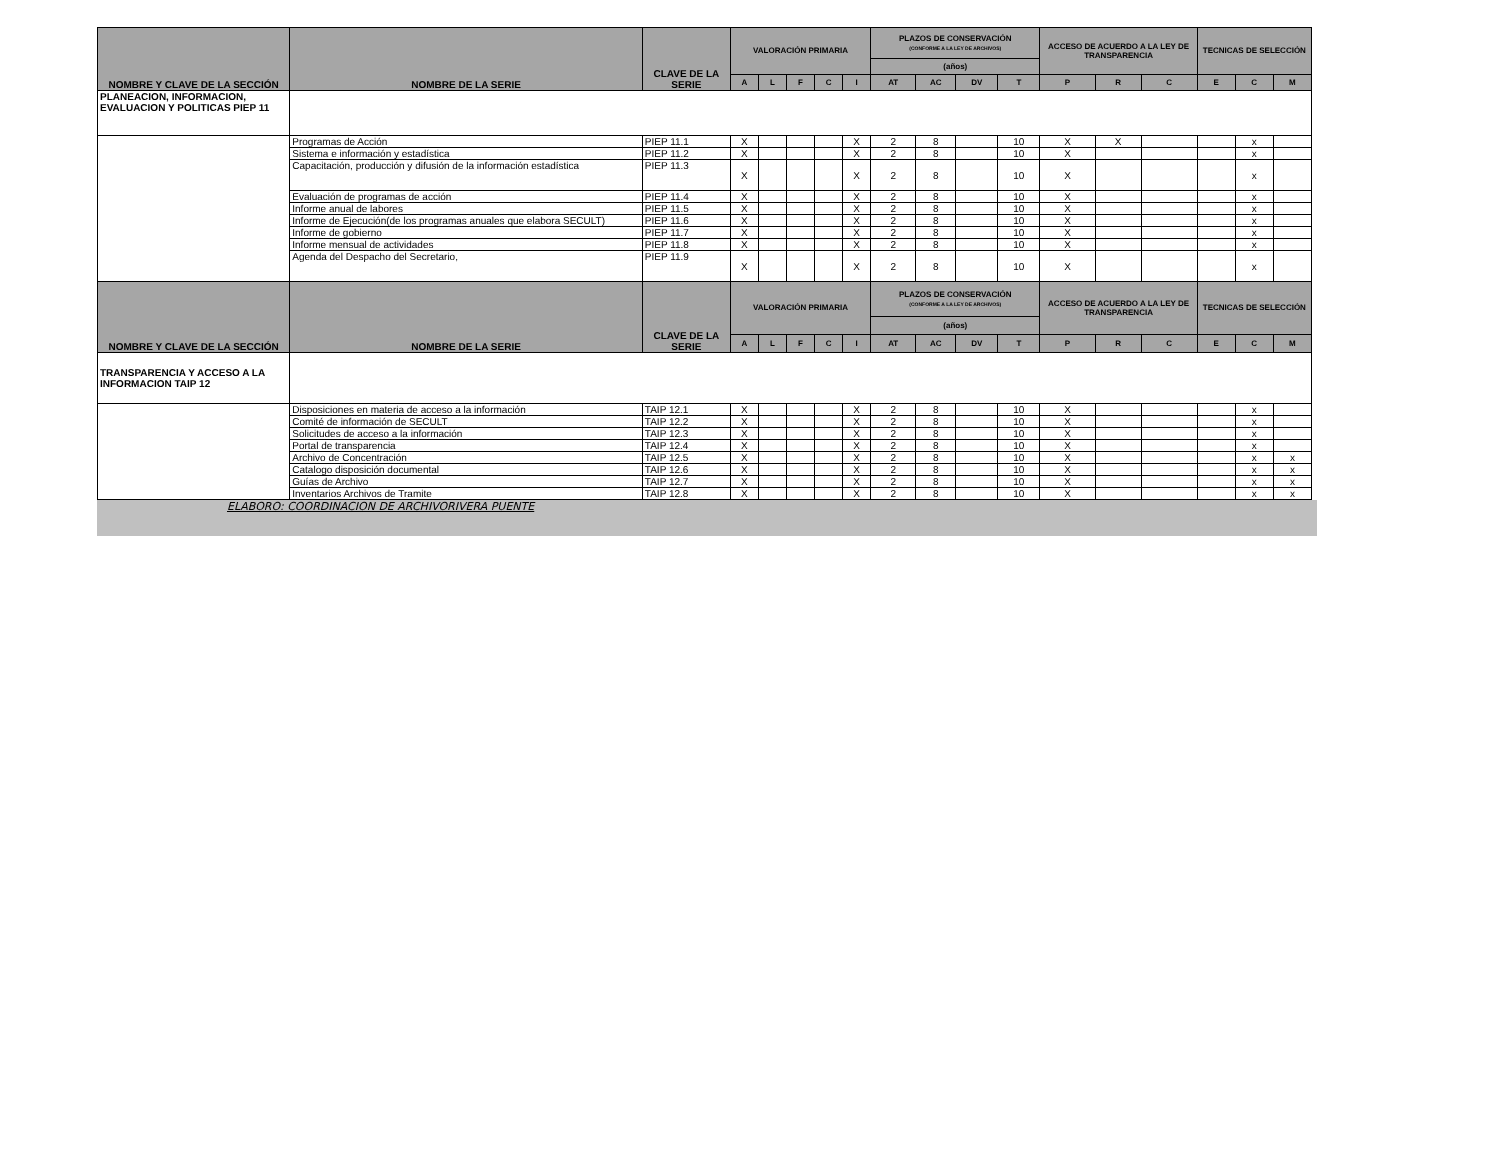| NOMBRE Y CLAVE DE LA SECCIÓN | NOMBRE DE LA SERIE | CLAVE DE LA SERIE | VALORACIÓN PRIMARIA | | | | | PLAZOS DE CONSERVACIÓN (CONFORME A LA LEY DE ARCHIVOS) | | | | ACCESO DE ACUERDO A LA LEY DE TRANSPARENCIA | | | TECNICAS DE SELECCIÓN | | |
| --- | --- | --- | --- | --- | --- | --- | --- | --- | --- | --- | --- | --- | --- | --- | --- | --- | --- |
| | | | | | | | | (años) | | | | | | | | | |
| | | | A | L | F | C | I | AT | AC | DV | T | P | R | C | E | C | M |
| PLANEACION, INFORMACION, EVALUACION Y POLITICAS PIEP 11 | | | | | | | | | | | | | | | | | |
| | Programas de Acción | PIEP 11.1 | X | | | | X | 2 | 8 | | 10 | X | X | | | x | |
| | Sistema e información y estadística | PIEP 11.2 | X | | | | X | 2 | 8 | | 10 | X | | | | x | |
| | Capacitación, producción y difusión de la información estadística | PIEP 11.3 | X | | | | X | 2 | 8 | | 10 | X | | | | x | |
| | Evaluación de programas de acción | PIEP 11.4 | X | | | | X | 2 | 8 | | 10 | X | | | | x | |
| | Informe anual de labores | PIEP 11.5 | X | | | | X | 2 | 8 | | 10 | X | | | | x | |
| | Informe de Ejecución(de los programas anuales que elabora SECULT) | PIEP 11.6 | X | | | | X | 2 | 8 | | 10 | X | | | | x | |
| | Informe de gobierno | PIEP 11.7 | X | | | | X | 2 | 8 | | 10 | X | | | | x | |
| | Informe mensual de actividades | PIEP 11.8 | X | | | | X | 2 | 8 | | 10 | X | | | | x | |
| | Agenda del Despacho del Secretario, | PIEP 11.9 | X | | | | X | 2 | 8 | | 10 | X | | | | x | |
| NOMBRE Y CLAVE DE LA SECCIÓN | NOMBRE DE LA SERIE | CLAVE DE LA SERIE | VALORACIÓN PRIMARIA | | | | | PLAZOS DE CONSERVACIÓN (CONFORME A LA LEY DE ARCHIVOS) | | | | ACCESO DE ACUERDO A LA LEY DE TRANSPARENCIA | | | TECNICAS DE SELECCIÓN | | |
| | | | | | | | | (años) | | | | | | | | | |
| | | | A | L | F | C | I | AT | AC | DV | T | P | R | C | E | C | M |
| TRANSPARENCIA Y ACCESO A LA INFORMACION TAIP 12 | | | | | | | | | | | | | | | | | |
| | Disposiciones en materia de acceso a la información | TAIP 12.1 | X | | | | X | 2 | 8 | | 10 | X | | | | x | |
| | Comité de información de SECULT | TAIP 12.2 | X | | | | X | 2 | 8 | | 10 | X | | | | x | |
| | Solicitudes de acceso a la información | TAIP 12.3 | X | | | | X | 2 | 8 | | 10 | X | | | | x | |
| | Portal de transparencia | TAIP 12.4 | X | | | | X | 2 | 8 | | 10 | X | | | | x | |
| | Archivo de Concentración | TAIP 12.5 | X | | | | X | 2 | 8 | | 10 | X | | | | x | x |
| | Catalogo disposición documental | TAIP 12.6 | X | | | | X | 2 | 8 | | 10 | X | | | | x | x |
| | Guías de Archivo | TAIP 12.7 | X | | | | X | 2 | 8 | | 10 | X | | | | x | x |
| | Inventarios Archivos de Tramite | TAIP 12.8 | X | | | | X | 2 | 8 | | 10 | X | | | | x | x |
ELABORO: COORDINACION DE ARCHIVORIVERA PUENTE